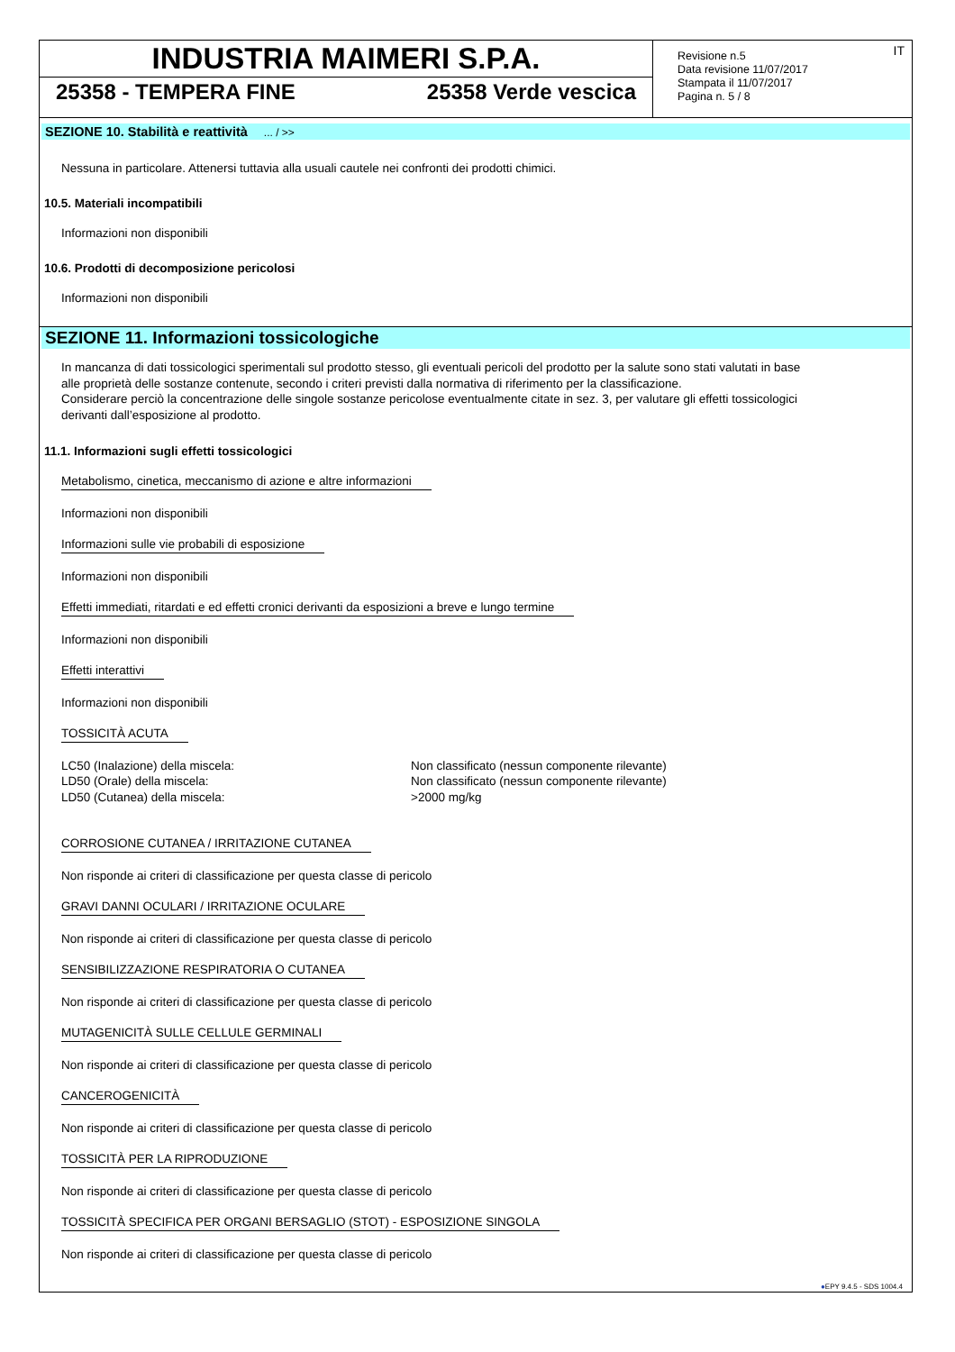INDUSTRIA MAIMERI S.P.A.
25358 - TEMPERA FINE 25358 Verde vescica
Revisione n.5
Data revisione 11/07/2017
Stampata il 11/07/2017
Pagina n. 5 / 8
IT
SEZIONE 10. Stabilità e reattività ... / >>
Nessuna in particolare. Attenersi tuttavia alla usuali cautele nei confronti dei prodotti chimici.
10.5. Materiali incompatibili
Informazioni non disponibili
10.6. Prodotti di decomposizione pericolosi
Informazioni non disponibili
SEZIONE 11. Informazioni tossicologiche
In mancanza di dati tossicologici sperimentali sul prodotto stesso, gli eventuali pericoli del prodotto per la salute sono stati valutati in base
alle proprietà delle sostanze contenute, secondo i criteri previsti dalla normativa di riferimento per la classificazione.
Considerare perciò la concentrazione delle singole sostanze pericolose eventualmente citate in sez. 3, per valutare gli effetti tossicologici
derivanti dall’esposizione al prodotto.
11.1. Informazioni sugli effetti tossicologici
Metabolismo, cinetica, meccanismo di azione e altre informazioni
Informazioni non disponibili
Informazioni sulle vie probabili di esposizione
Informazioni non disponibili
Effetti immediati, ritardati e ed effetti cronici derivanti da esposizioni a breve e lungo termine
Informazioni non disponibili
Effetti interattivi
Informazioni non disponibili
TOSSICITÀ ACUTA
LC50 (Inalazione) della miscela: Non classificato (nessun componente rilevante)
LD50 (Orale) della miscela: Non classificato (nessun componente rilevante)
LD50 (Cutanea) della miscela: >2000 mg/kg
CORROSIONE CUTANEA / IRRITAZIONE CUTANEA
Non risponde ai criteri di classificazione per questa classe di pericolo
GRAVI DANNI OCULARI / IRRITAZIONE OCULARE
Non risponde ai criteri di classificazione per questa classe di pericolo
SENSIBILIZZAZIONE RESPIRATORIA O CUTANEA
Non risponde ai criteri di classificazione per questa classe di pericolo
MUTAGENICITÀ SULLE CELLULE GERMINALI
Non risponde ai criteri di classificazione per questa classe di pericolo
CANCEROGENICITÀ
Non risponde ai criteri di classificazione per questa classe di pericolo
TOSSICITÀ PER LA RIPRODUZIONE
Non risponde ai criteri di classificazione per questa classe di pericolo
TOSSICITÀ SPECIFICA PER ORGANI BERSAGLIO (STOT) - ESPOSIZIONE SINGOLA
Non risponde ai criteri di classificazione per questa classe di pericolo
●EPY 9.4.5 - SDS 1004.4